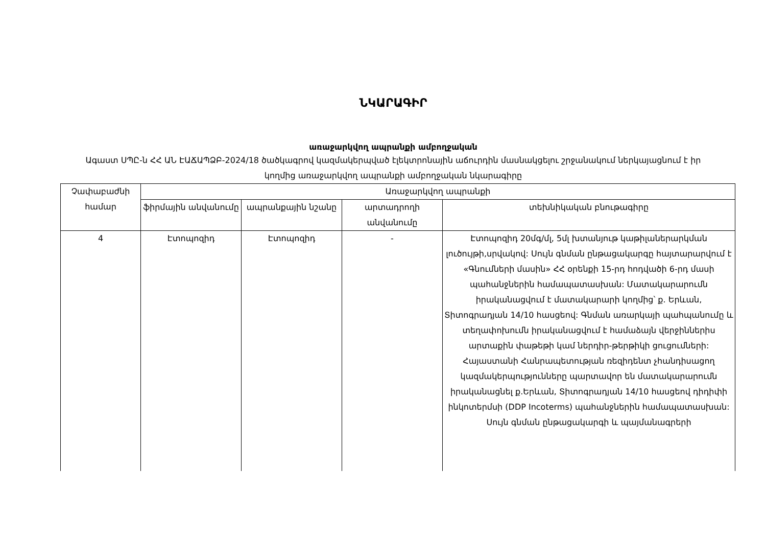ՆԿԱՐԱԳԻՐ
առաջարկվող ապրանքի ամբողջական
Ագաստ ՍՊԸ-ն ՀՀ ԱՆ ԷԱՃԱՊՁԲ-2024/18 ծածկագրով կազմակերպված էլեկտրոնային աճուրդին մասնակցելու շրջանակում ներկայացնում է իր կողմից առաջարկվող ապրանքի ամբողջական նկարագիրը
| Չափաբաժնի համար | Առաջարկվող ապրանքի | | | |
| --- | --- | --- | --- | --- |
| | ֆիրմային անվանումը | ապրանքային նշանը | արտադրողի անվանումը | տեխնիկական բնութագիրը |
| 4 | Էտոպոզիդ | Էտոպոզիդ | - | Էտոպոզիդ 20մգ/մլ, 5մլ խտանյութ կաթիլաներարկման լուծույթի,սրվակով: Սույն գնման ընթացակարգը հայտարարվում է «Գնումների մասին» ՀՀ օրենքի 15-րդ հոդվածի 6-րդ մասի պահանջներին համապատասխան: Մատակարարումն իրականացվում է մատակարարի կողմից՝ ք. Երևան, Տիտոգրադյան 14/10 հասցեով: Գնման առարկայի պահպանումը և տեղափոխումն իրականացվում է համաձայն վերջիններիս արտաքին փաթեթի կամ ներդիր-թերթիկի ցուցումների: Հայաստանի Հանրապետության ռեզիդենտ չհանդիսացող կազմակերպությունները պարտավոր են մատակարարումն իրականացնել ք.Երևան, Տիտոգրադյան 14/10 հասցեով դիդիփի ինկոտերմսի (DDP Incoterms) պահանջներին համապատասխան: Սույն գնման ընթացակարգի և պայմանագրերի |